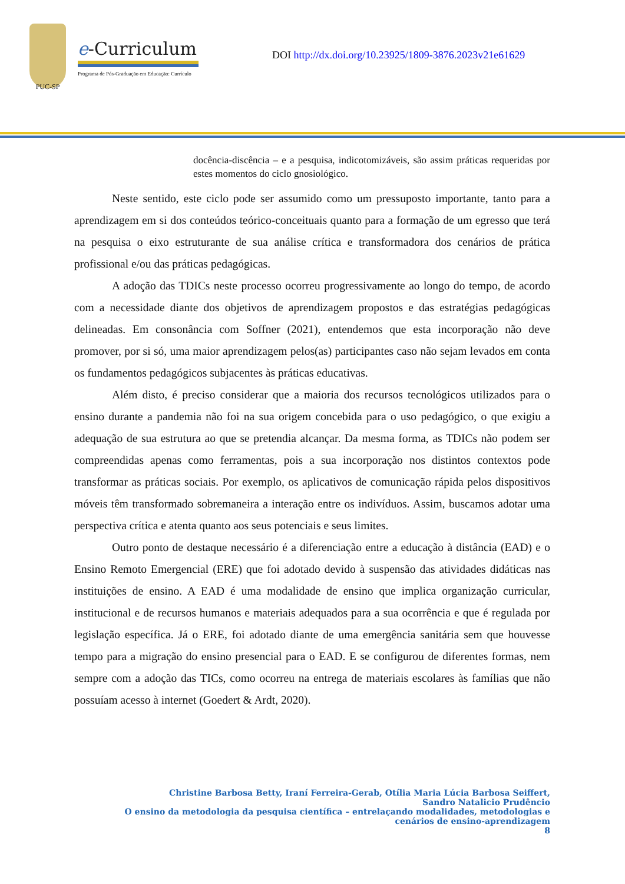PUC-SP
e-Curriculum
Programa de Pós-Graduação em Educação: Currículo
DOI http://dx.doi.org/10.23925/1809-3876.2023v21e61629
docência-discência – e a pesquisa, indicotomizáveis, são assim práticas requeridas por estes momentos do ciclo gnosiológico.
Neste sentido, este ciclo pode ser assumido como um pressuposto importante, tanto para a aprendizagem em si dos conteúdos teórico-conceituais quanto para a formação de um egresso que terá na pesquisa o eixo estruturante de sua análise crítica e transformadora dos cenários de prática profissional e/ou das práticas pedagógicas.
A adoção das TDICs neste processo ocorreu progressivamente ao longo do tempo, de acordo com a necessidade diante dos objetivos de aprendizagem propostos e das estratégias pedagógicas delineadas. Em consonância com Soffner (2021), entendemos que esta incorporação não deve promover, por si só, uma maior aprendizagem pelos(as) participantes caso não sejam levados em conta os fundamentos pedagógicos subjacentes às práticas educativas.
Além disto, é preciso considerar que a maioria dos recursos tecnológicos utilizados para o ensino durante a pandemia não foi na sua origem concebida para o uso pedagógico, o que exigiu a adequação de sua estrutura ao que se pretendia alcançar. Da mesma forma, as TDICs não podem ser compreendidas apenas como ferramentas, pois a sua incorporação nos distintos contextos pode transformar as práticas sociais. Por exemplo, os aplicativos de comunicação rápida pelos dispositivos móveis têm transformado sobremaneira a interação entre os indivíduos. Assim, buscamos adotar uma perspectiva crítica e atenta quanto aos seus potenciais e seus limites.
Outro ponto de destaque necessário é a diferenciação entre a educação à distância (EAD) e o Ensino Remoto Emergencial (ERE) que foi adotado devido à suspensão das atividades didáticas nas instituições de ensino. A EAD é uma modalidade de ensino que implica organização curricular, institucional e de recursos humanos e materiais adequados para a sua ocorrência e que é regulada por legislação específica. Já o ERE, foi adotado diante de uma emergência sanitária sem que houvesse tempo para a migração do ensino presencial para o EAD. E se configurou de diferentes formas, nem sempre com a adoção das TICs, como ocorreu na entrega de materiais escolares às famílias que não possuíam acesso à internet (Goedert & Ardt, 2020).
Christine Barbosa Betty, Iraní Ferreira-Gerab, Otília Maria Lúcia Barbosa Seiffert,
Sandro Natalicio Prudêncio
O ensino da metodologia da pesquisa científica – entrelaçando modalidades, metodologias e cenários de ensino-aprendizagem
8